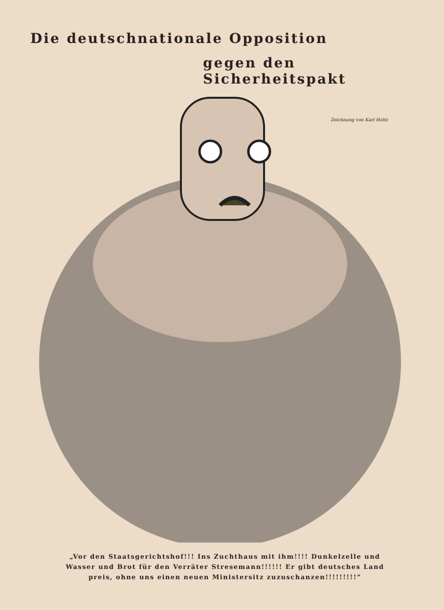Die deutschnationale Opposition
gegen den Sicherheitspakt
Zeichnung von Karl Holtz
„Vor den Staatsgerichtshof!!! Ins Zuchthaus mit ihm!!!! Dunkelzelle und Wasser und Brot für den Verräter Stresemann!!!!!! Er gibt deutsches Land preis, ohne uns einen neuen Ministersitz zuzuschanzen!!!!!!!!!“